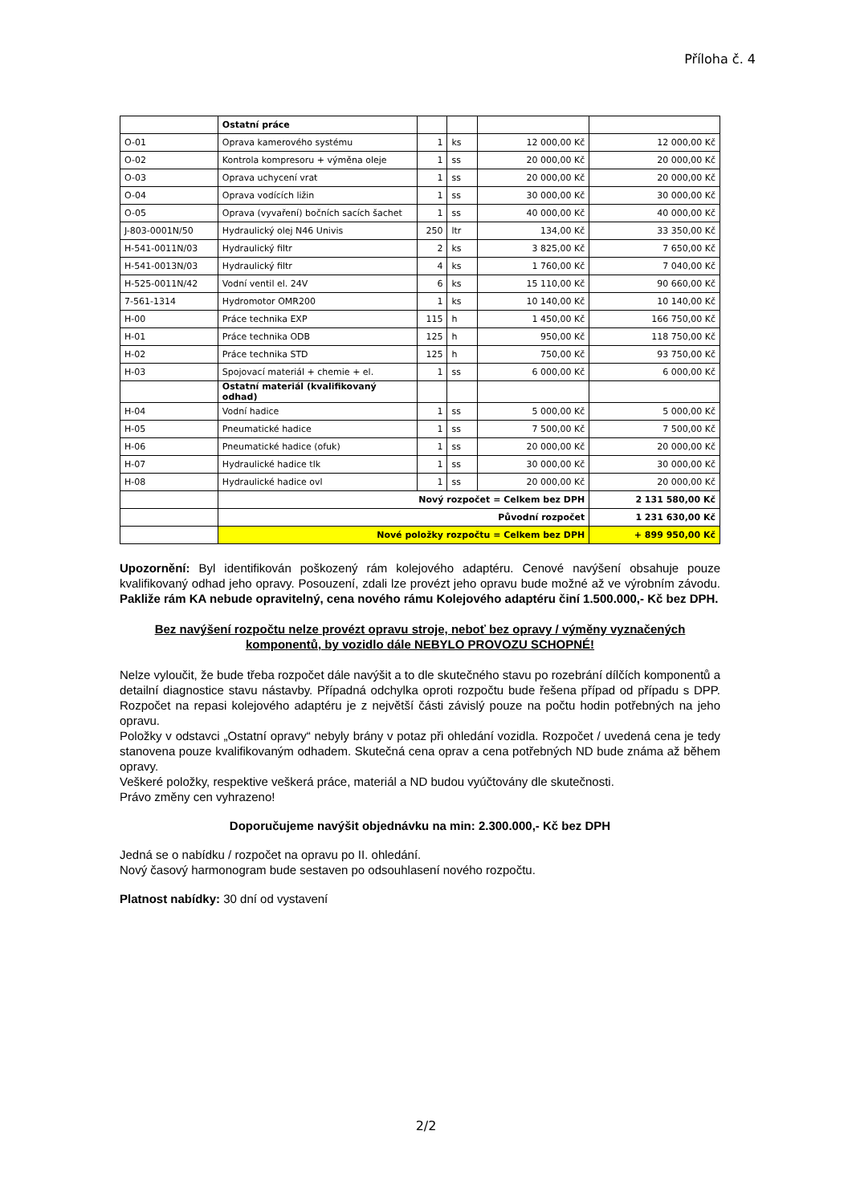Příloha č. 4
| | Ostatní práce | | | | |
| O-01 | Oprava kamerového systému | 1 | ks | 12 000,00 Kč | 12 000,00 Kč |
| O-02 | Kontrola kompresoru + výměna oleje | 1 | ss | 20 000,00 Kč | 20 000,00 Kč |
| O-03 | Oprava uchycení vrat | 1 | ss | 20 000,00 Kč | 20 000,00 Kč |
| O-04 | Oprava vodících ližin | 1 | ss | 30 000,00 Kč | 30 000,00 Kč |
| O-05 | Oprava (vyvaření) bočních sacích šachet | 1 | ss | 40 000,00 Kč | 40 000,00 Kč |
| J-803-0001N/50 | Hydraulický olej N46 Univis | 250 | ltr | 134,00 Kč | 33 350,00 Kč |
| H-541-0011N/03 | Hydraulický filtr | 2 | ks | 3 825,00 Kč | 7 650,00 Kč |
| H-541-0013N/03 | Hydraulický filtr | 4 | ks | 1 760,00 Kč | 7 040,00 Kč |
| H-525-0011N/42 | Vodní ventil el. 24V | 6 | ks | 15 110,00 Kč | 90 660,00 Kč |
| 7-561-1314 | Hydromotor OMR200 | 1 | ks | 10 140,00 Kč | 10 140,00 Kč |
| H-00 | Práce technika EXP | 115 | h | 1 450,00 Kč | 166 750,00 Kč |
| H-01 | Práce technika ODB | 125 | h | 950,00 Kč | 118 750,00 Kč |
| H-02 | Práce technika STD | 125 | h | 750,00 Kč | 93 750,00 Kč |
| H-03 | Spojovací materiál + chemie + el. | 1 | ss | 6 000,00 Kč | 6 000,00 Kč |
| | Ostatní materiál (kvalifikovaný odhad) | | | | |
| H-04 | Vodní hadice | 1 | ss | 5 000,00 Kč | 5 000,00 Kč |
| H-05 | Pneumatické hadice | 1 | ss | 7 500,00 Kč | 7 500,00 Kč |
| H-06 | Pneumatické hadice (ofuk) | 1 | ss | 20 000,00 Kč | 20 000,00 Kč |
| H-07 | Hydraulické hadice tlk | 1 | ss | 30 000,00 Kč | 30 000,00 Kč |
| H-08 | Hydraulické hadice ovl | 1 | ss | 20 000,00 Kč | 20 000,00 Kč |
| | Nový rozpočet = Celkem bez DPH | | | | 2 131 580,00 Kč |
| | Původní rozpočet | | | | 1 231 630,00 Kč |
| | Nové položky rozpočtu = Celkem bez DPH | | | | + 899 950,00 Kč |
Upozornění: Byl identifikován poškozený rám kolejového adaptéru. Cenové navýšení obsahuje pouze kvalifikovaný odhad jeho opravy. Posouzení, zdali lze provézt jeho opravu bude možné až ve výrobním závodu. Pakliže rám KA nebude opravitelný, cena nového rámu Kolejového adaptéru činí 1.500.000,- Kč bez DPH.
Bez navýšení rozpočtu nelze provézt opravu stroje, neboť bez opravy / výměny vyznačených komponentů, by vozidlo dále NEBYLO PROVOZU SCHOPNÉ!
Nelze vyloučit, že bude třeba rozpočet dále navýšit a to dle skutečného stavu po rozebrání dílčích komponentů a detailní diagnostice stavu nástavby. Případná odchylka oproti rozpočtu bude řešena případ od případu s DPP. Rozpočet na repasi kolejového adaptéru je z největší části závislý pouze na počtu hodin potřebných na jeho opravu.
Položky v odstavci „Ostatní opravy“ nebyly brány v potaz při ohledání vozidla. Rozpočet / uvedená cena je tedy stanovena pouze kvalifikovaným odhadem. Skutečná cena oprav a cena potřebných ND bude známa až během opravy.
Veškeré položky, respektive veškerá práce, materiál a ND budou vyúčtovány dle skutečnosti.
Právo změny cen vyhrazeno!
Doporučujeme navýšit objednávku na min: 2.300.000,- Kč bez DPH
Jedná se o nabídku / rozpočet na opravu po II. ohledání.
Nový časový harmonogram bude sestaven po odsouhlasení nového rozpočtu.
Platnost nabídky: 30 dní od vystavení
2/2